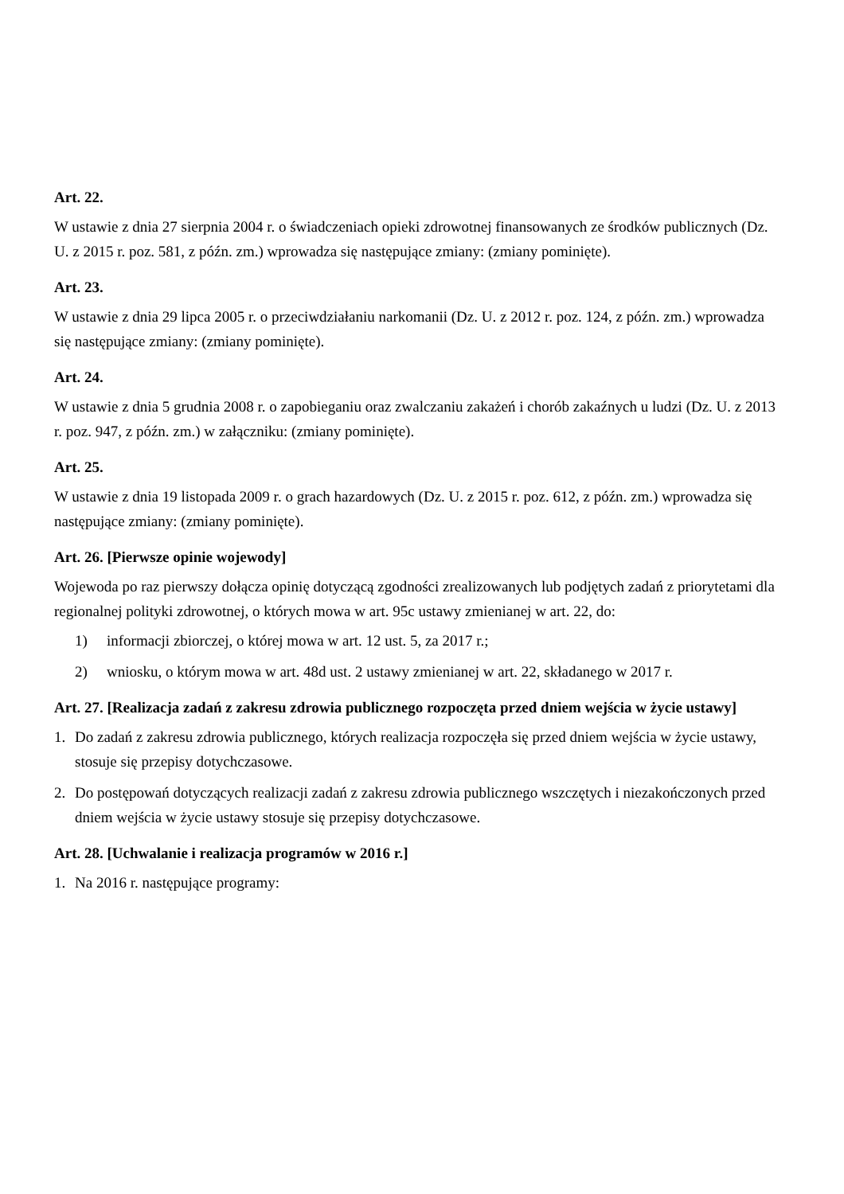Art. 22.
W ustawie z dnia 27 sierpnia 2004 r. o świadczeniach opieki zdrowotnej finansowanych ze środków publicznych (Dz. U. z 2015 r. poz. 581, z późn. zm.) wprowadza się następujące zmiany: (zmiany pominięte).
Art. 23.
W ustawie z dnia 29 lipca 2005 r. o przeciwdziałaniu narkomanii (Dz. U. z 2012 r. poz. 124, z późn. zm.) wprowadza się następujące zmiany: (zmiany pominięte).
Art. 24.
W ustawie z dnia 5 grudnia 2008 r. o zapobieganiu oraz zwalczaniu zakażeń i chorób zakaźnych u ludzi (Dz. U. z 2013 r. poz. 947, z późn. zm.) w załączniku: (zmiany pominięte).
Art. 25.
W ustawie z dnia 19 listopada 2009 r. o grach hazardowych (Dz. U. z 2015 r. poz. 612, z późn. zm.) wprowadza się następujące zmiany: (zmiany pominięte).
Art. 26. [Pierwsze opinie wojewody]
Wojewoda po raz pierwszy dołącza opinię dotyczącą zgodności zrealizowanych lub podjętych zadań z priorytetami dla regionalnej polityki zdrowotnej, o których mowa w art. 95c ustawy zmienianej w art. 22, do:
1) informacji zbiorczej, o której mowa w art. 12 ust. 5, za 2017 r.;
2) wniosku, o którym mowa w art. 48d ust. 2 ustawy zmienianej w art. 22, składanego w 2017 r.
Art. 27. [Realizacja zadań z zakresu zdrowia publicznego rozpoczęta przed dniem wejścia w życie ustawy]
1. Do zadań z zakresu zdrowia publicznego, których realizacja rozpoczęła się przed dniem wejścia w życie ustawy, stosuje się przepisy dotychczasowe.
2. Do postępowań dotyczących realizacji zadań z zakresu zdrowia publicznego wszczętych i niezakończonych przed dniem wejścia w życie ustawy stosuje się przepisy dotychczasowe.
Art. 28. [Uchwalanie i realizacja programów w 2016 r.]
1. Na 2016 r. następujące programy: